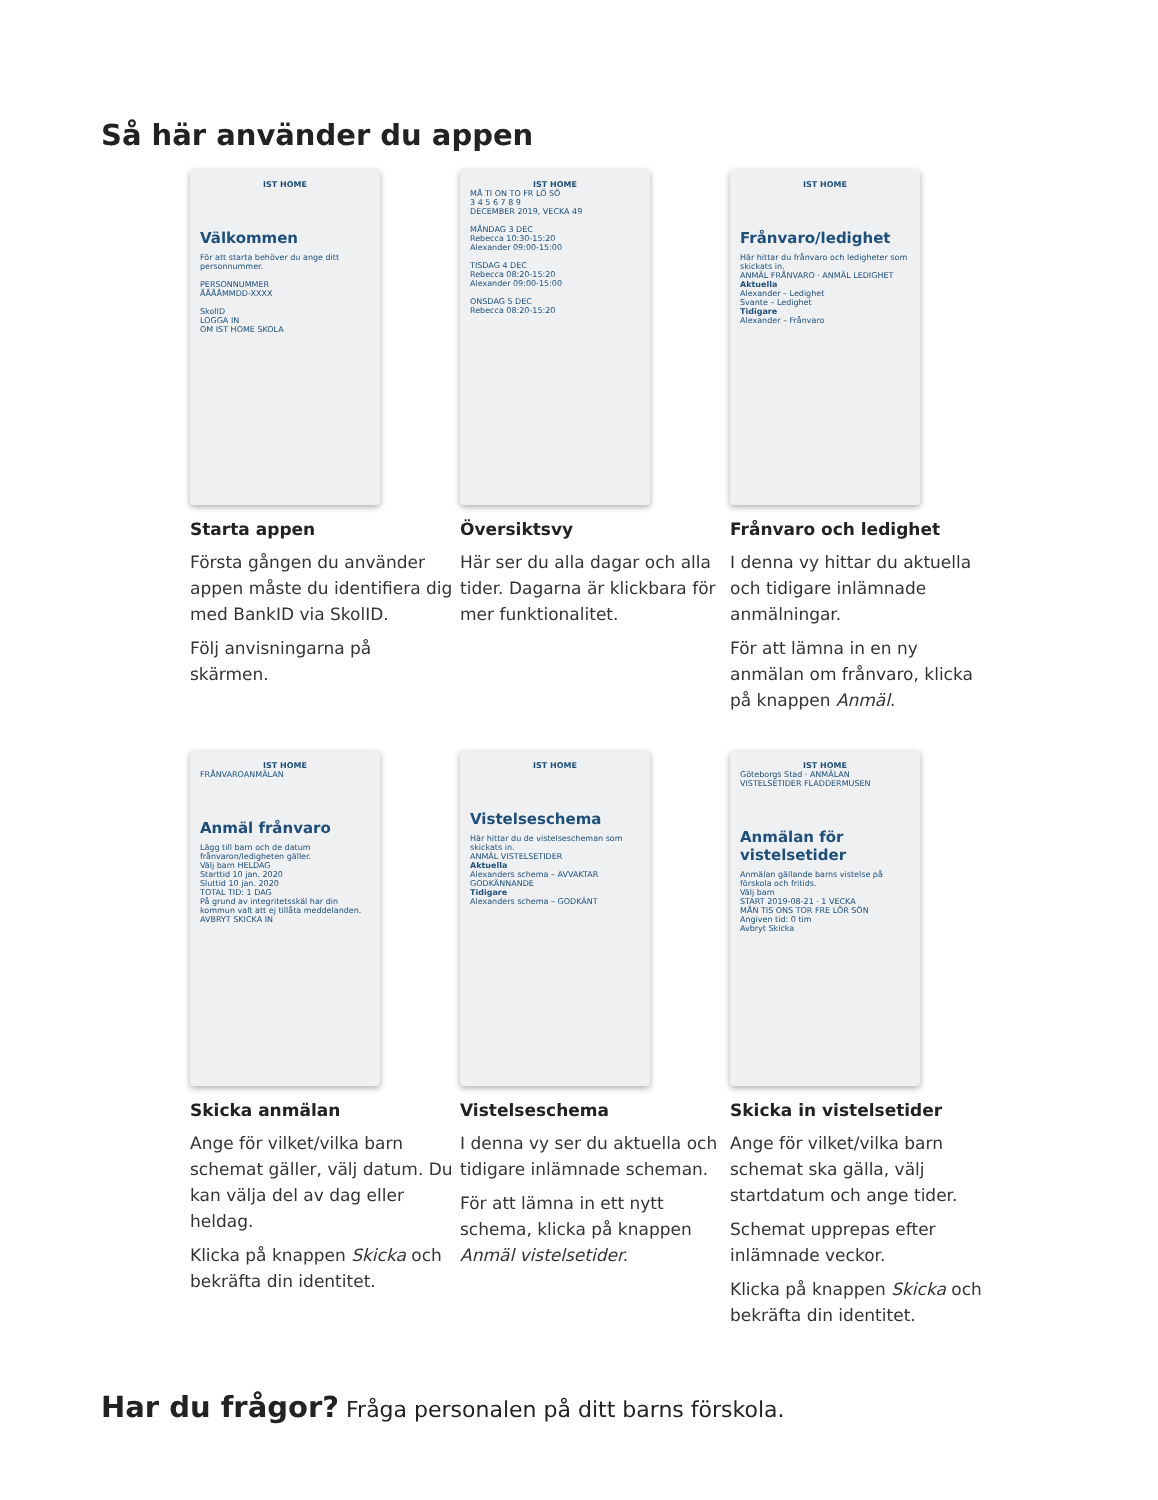Så här använder du appen
IST HOME
Välkommen
För att starta behöver du ange ditt personnummer.
PERSONNUMMER
ÅÅÅÅMMDD-XXXX
SkolID
LOGGA IN
OM IST HOME SKOLA
Starta appen
Första gången du använder appen måste du identifiera dig med BankID via SkolID.
Följ anvisningarna på skärmen.
IST HOME
MÅ TI ON TO FR LÖ SÖ
3 4 5 6 7 8 9
DECEMBER 2019, VECKA 49
MÅNDAG 3 DEC
Rebecca 10:30-15:20
Alexander 09:00-15:00
TISDAG 4 DEC
Rebecca 08:20-15:20
Alexander 09:00-15:00
ONSDAG 5 DEC
Rebecca 08:20-15:20
Översiktsvy
Här ser du alla dagar och alla tider. Dagarna är klickbara för mer funktionalitet.
IST HOME
Frånvaro/ledighet
Här hittar du frånvaro och ledigheter som skickats in.
ANMÄL FRÅNVARO · ANMÄL LEDIGHET
Aktuella
Alexander – Ledighet
Svante – Ledighet
Tidigare
Alexander – Frånvaro
Frånvaro och ledighet
I denna vy hittar du aktuella och tidigare inlämnade anmälningar.
För att lämna in en ny anmälan om frånvaro, klicka på knappen Anmäl.
IST HOME
FRÅNVAROANMÄLAN
Anmäl frånvaro
Lägg till barn och de datum frånvaron/ledigheten gäller.
Välj barn HELDAG
Starttid 10 jan. 2020
Sluttid 10 jan. 2020
TOTAL TID: 1 DAG
På grund av integritetsskäl har din kommun valt att ej tillåta meddelanden.
AVBRYT SKICKA IN
Skicka anmälan
Ange för vilket/vilka barn schemat gäller, välj datum. Du kan välja del av dag eller heldag.
Klicka på knappen Skicka och bekräfta din identitet.
IST HOME
Vistelseschema
Här hittar du de vistelsescheman som skickats in.
ANMÄL VISTELSETIDER
Aktuella
Alexanders schema – AVVAKTAR GODKÄNNANDE
Tidigare
Alexanders schema – GODKÄNT
Vistelseschema
I denna vy ser du aktuella och tidigare inlämnade scheman.
För att lämna in ett nytt schema, klicka på knappen Anmäl vistelsetider.
IST HOME
Göteborgs Stad · ANMÄLAN VISTELSETIDER FLADDERMUSEN
Anmälan för vistelsetider
Anmälan gällande barns vistelse på förskola och fritids.
Välj barn
START 2019-08-21 · 1 VECKA
MÅN TIS ONS TOR FRE LÖR SÖN
Angiven tid: 0 tim
Avbryt Skicka
Skicka in vistelsetider
Ange för vilket/vilka barn schemat ska gälla, välj startdatum och ange tider.
Schemat upprepas efter inlämnade veckor.
Klicka på knappen Skicka och bekräfta din identitet.
Har du frågor? Fråga personalen på ditt barns förskola.